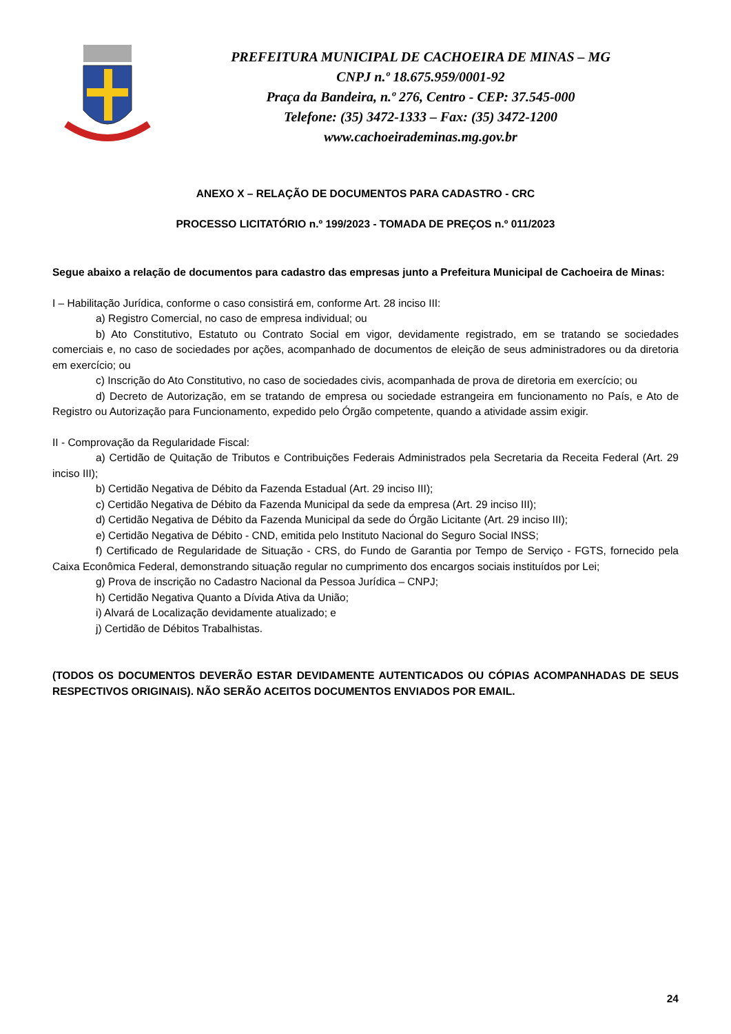PREFEITURA MUNICIPAL DE CACHOEIRA DE MINAS – MG
CNPJ n.º 18.675.959/0001-92
Praça da Bandeira, n.º 276, Centro - CEP: 37.545-000
Telefone: (35) 3472-1333 – Fax: (35) 3472-1200
www.cachoeirademinas.mg.gov.br
ANEXO X – RELAÇÃO DE DOCUMENTOS PARA CADASTRO - CRC
PROCESSO LICITATÓRIO n.º 199/2023 - TOMADA DE PREÇOS n.º 011/2023
Segue abaixo a relação de documentos para cadastro das empresas junto a Prefeitura Municipal de Cachoeira de Minas:
I – Habilitação Jurídica, conforme o caso consistirá em, conforme Art. 28 inciso III:
a) Registro Comercial, no caso de empresa individual; ou
b) Ato Constitutivo, Estatuto ou Contrato Social em vigor, devidamente registrado, em se tratando se sociedades comerciais e, no caso de sociedades por ações, acompanhado de documentos de eleição de seus administradores ou da diretoria em exercício; ou
c) Inscrição do Ato Constitutivo, no caso de sociedades civis, acompanhada de prova de diretoria em exercício; ou
d) Decreto de Autorização, em se tratando de empresa ou sociedade estrangeira em funcionamento no País, e Ato de Registro ou Autorização para Funcionamento, expedido pelo Órgão competente, quando a atividade assim exigir.
II - Comprovação da Regularidade Fiscal:
a) Certidão de Quitação de Tributos e Contribuições Federais Administrados pela Secretaria da Receita Federal (Art. 29 inciso III);
b) Certidão Negativa de Débito da Fazenda Estadual (Art. 29 inciso III);
c) Certidão Negativa de Débito da Fazenda Municipal da sede da empresa (Art. 29 inciso III);
d) Certidão Negativa de Débito da Fazenda Municipal da sede do Órgão Licitante (Art. 29 inciso III);
e) Certidão Negativa de Débito - CND, emitida pelo Instituto Nacional do Seguro Social INSS;
f) Certificado de Regularidade de Situação - CRS, do Fundo de Garantia por Tempo de Serviço - FGTS, fornecido pela Caixa Econômica Federal, demonstrando situação regular no cumprimento dos encargos sociais instituídos por Lei;
g) Prova de inscrição no Cadastro Nacional da Pessoa Jurídica – CNPJ;
h) Certidão Negativa Quanto a Dívida Ativa da União;
i) Alvará de Localização devidamente atualizado; e
j) Certidão de Débitos Trabalhistas.
(TODOS OS DOCUMENTOS DEVERÃO ESTAR DEVIDAMENTE AUTENTICADOS OU CÓPIAS ACOMPANHADAS DE SEUS RESPECTIVOS ORIGINAIS). NÃO SERÃO ACEITOS DOCUMENTOS ENVIADOS POR EMAIL.
24